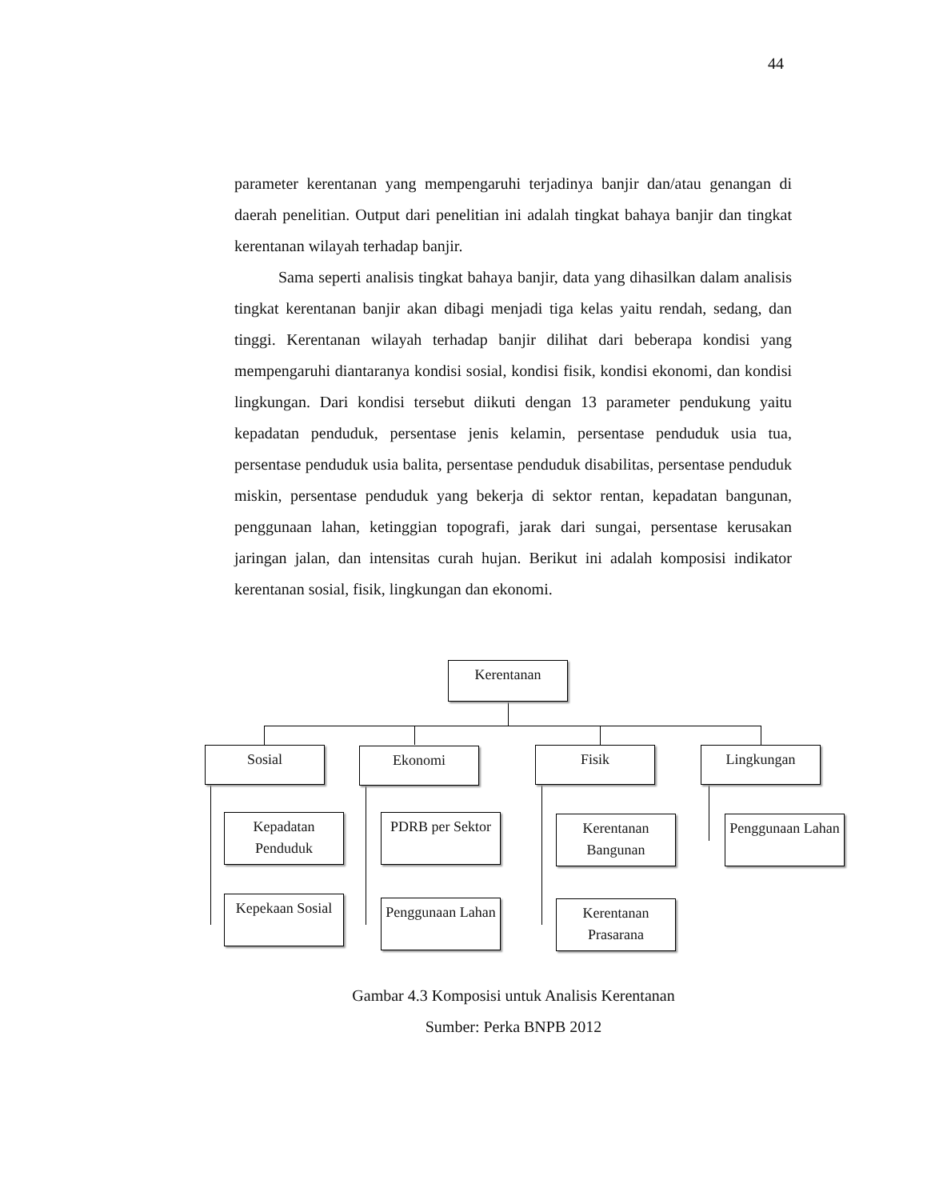44
parameter kerentanan yang mempengaruhi terjadinya banjir dan/atau genangan di daerah penelitian. Output dari penelitian ini adalah tingkat bahaya banjir dan tingkat kerentanan wilayah terhadap banjir.
Sama seperti analisis tingkat bahaya banjir, data yang dihasilkan dalam analisis tingkat kerentanan banjir akan dibagi menjadi tiga kelas yaitu rendah, sedang, dan tinggi. Kerentanan wilayah terhadap banjir dilihat dari beberapa kondisi yang mempengaruhi diantaranya kondisi sosial, kondisi fisik, kondisi ekonomi, dan kondisi lingkungan. Dari kondisi tersebut diikuti dengan 13 parameter pendukung yaitu kepadatan penduduk, persentase jenis kelamin, persentase penduduk usia tua, persentase penduduk usia balita, persentase penduduk disabilitas, persentase penduduk miskin, persentase penduduk yang bekerja di sektor rentan, kepadatan bangunan, penggunaan lahan, ketinggian topografi, jarak dari sungai, persentase kerusakan jaringan jalan, dan intensitas curah hujan. Berikut ini adalah komposisi indikator kerentanan sosial, fisik, lingkungan dan ekonomi.
Kerentanan
Sosial Ekonomi Fisik Lingkungan
Kepadatan Penduduk
Kepekaan Sosial
PDRB per Sektor
Penggunaan Lahan
Kerentanan Bangunan
Kerentanan Prasarana
Penggunaan Lahan
Gambar 4.3 Komposisi untuk Analisis Kerentanan
Sumber: Perka BNPB 2012